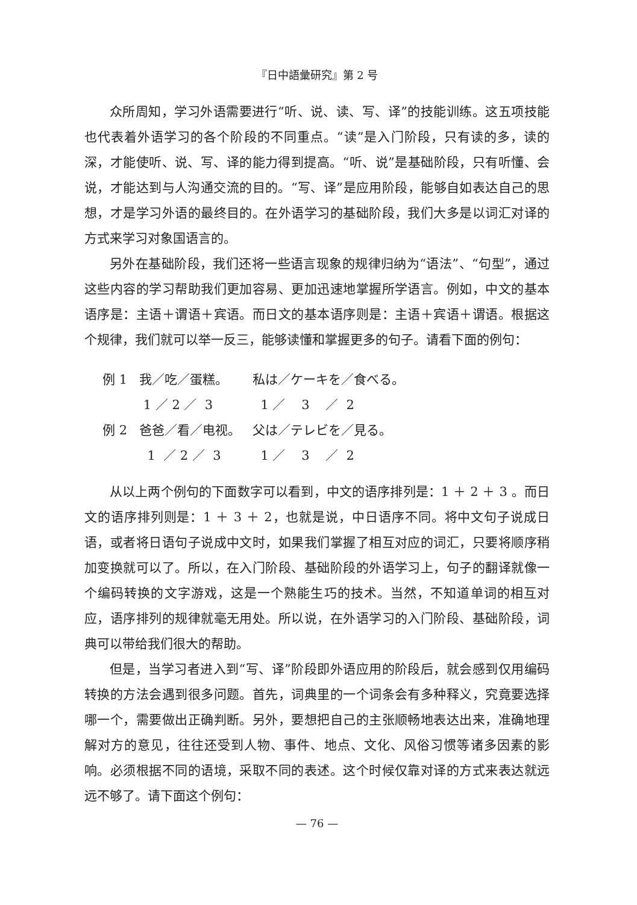『日中語彙研究』第 2 号
众所周知，学习外语需要进行“听、说、读、写、译”的技能训练。这五项技能也代表着外语学习的各个阶段的不同重点。“读”是入门阶段，只有读的多，读的深，才能使听、说、写、译的能力得到提高。“听、说”是基础阶段，只有听懂、会说，才能达到与人沟通交流的目的。“写、译”是应用阶段，能够自如表达自己的思想，才是学习外语的最终目的。在外语学习的基础阶段，我们大多是以词汇对译的方式来学习对象国语言的。
另外在基础阶段，我们还将一些语言现象的规律归纳为“语法”、“句型”，通过这些内容的学习帮助我们更加容易、更加迅速地掌握所学语言。例如，中文的基本语序是：主语＋谓语＋宾语。而日文的基本语序则是：主语＋宾语＋谓语。根据这个规律，我们就可以举一反三，能够读懂和掌握更多的句子。请看下面的例句：
| 例 1 | 我／吃／蛋糕。 | 私は／ケーキを／食べる。 |
| | 1 ／ 2 ／ 3 | 1 ／ 3 ／ 2 |
| 例 2 | 爸爸／看／电视。 | 父は／テレビを／見る。 |
| | 1 ／ 2 ／ 3 | 1 ／ 3 ／ 2 |
从以上两个例句的下面数字可以看到，中文的语序排列是：1 ＋ 2 ＋ 3 。而日文的语序排列则是：1 ＋ 3 ＋ 2，也就是说，中日语序不同。将中文句子说成日语，或者将日语句子说成中文时，如果我们掌握了相互对应的词汇，只要将顺序稍加变换就可以了。所以，在入门阶段、基础阶段的外语学习上，句子的翻译就像一个编码转换的文字游戏，这是一个熟能生巧的技术。当然，不知道单词的相互对应，语序排列的规律就毫无用处。所以说，在外语学习的入门阶段、基础阶段，词典可以带给我们很大的帮助。
但是，当学习者进入到“写、译”阶段即外语应用的阶段后，就会感到仅用编码转换的方法会遇到很多问题。首先，词典里的一个词条会有多种释义，究竟要选择哪一个，需要做出正确判断。另外，要想把自己的主张顺畅地表达出来，准确地理解对方的意见，往往还受到人物、事件、地点、文化、风俗习惯等诸多因素的影响。必须根据不同的语境，采取不同的表述。这个时候仅靠对译的方式来表达就远远不够了。请下面这个例句：
— 76 —